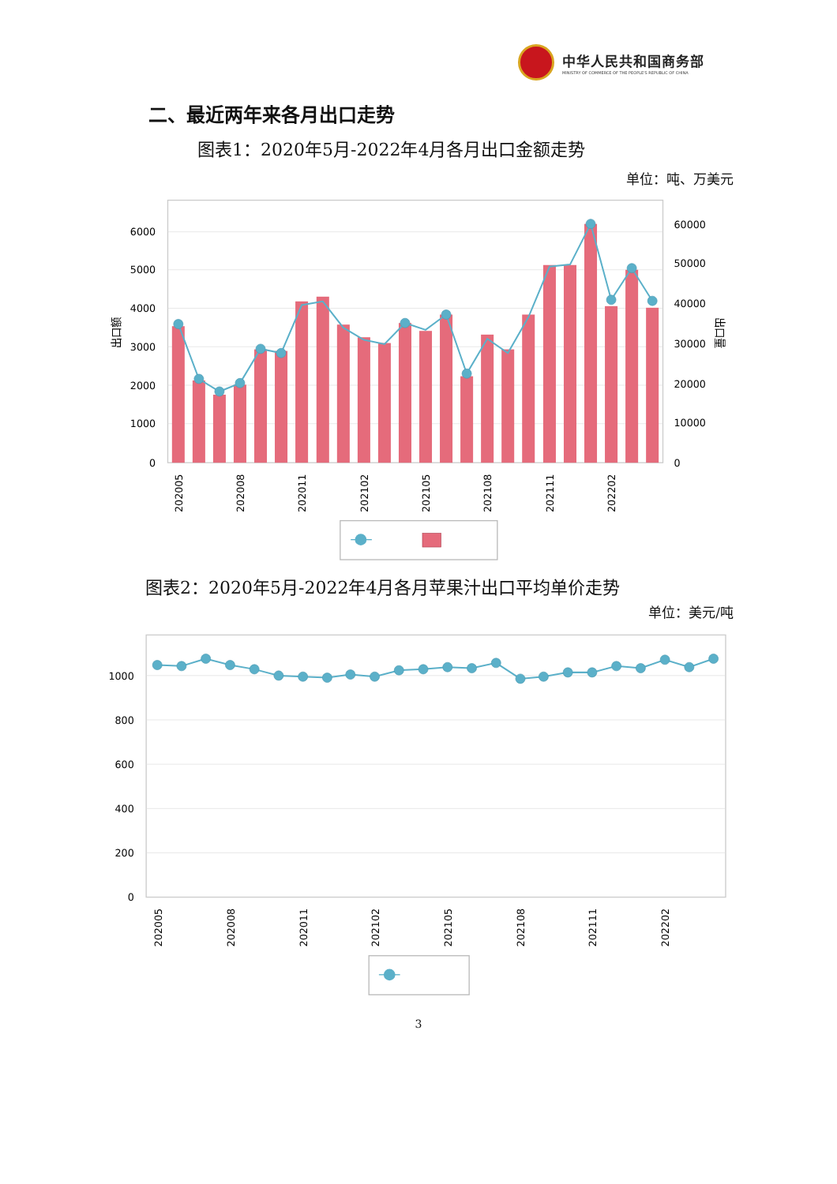中华人民共和国商务部
MINISTRY OF COMMERCE OF THE PEOPLE'S REPUBLIC OF CHINA
二、最近两年来各月出口走势
图表1：2020年5月-2022年4月各月出口金额走势
单位：吨、万美元
6000
5000
4000
3000
2000
1000
0
60000
50000
40000
30000
20000
10000
0
出口额
出口量
202005
202008
202011
202102
202105
202108
202111
202202
图表2：2020年5月-2022年4月各月苹果汁出口平均单价走势
单位：美元/吨
1000
800
600
400
200
0
202005
202008
202011
202102
202105
202108
202111
202202
3